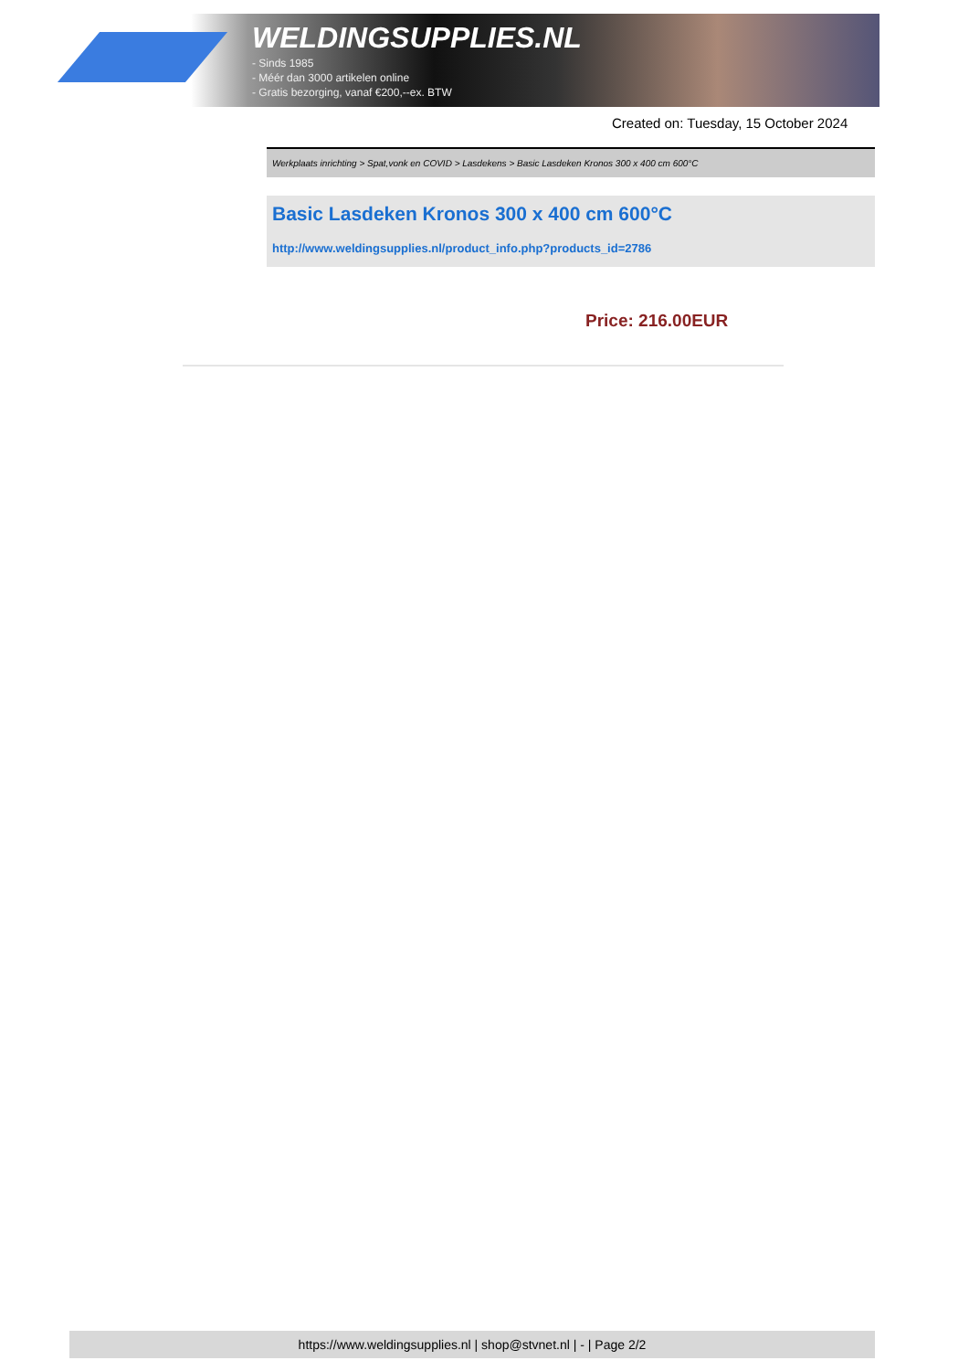WELDINGSUPPLIES.NL
- Sinds 1985
- Méér dan 3000 artikelen online
- Gratis bezorging, vanaf €200,--ex. BTW
Created on: Tuesday, 15 October 2024
Werkplaats inrichting > Spat,vonk en COVID > Lasdekens > Basic Lasdeken Kronos 300 x 400 cm 600°C
Basic Lasdeken Kronos 300 x 400 cm 600°C
http://www.weldingsupplies.nl/product_info.php?products_id=2786
Price: 216.00EUR
https://www.weldingsupplies.nl | shop@stvnet.nl | - | Page 2/2